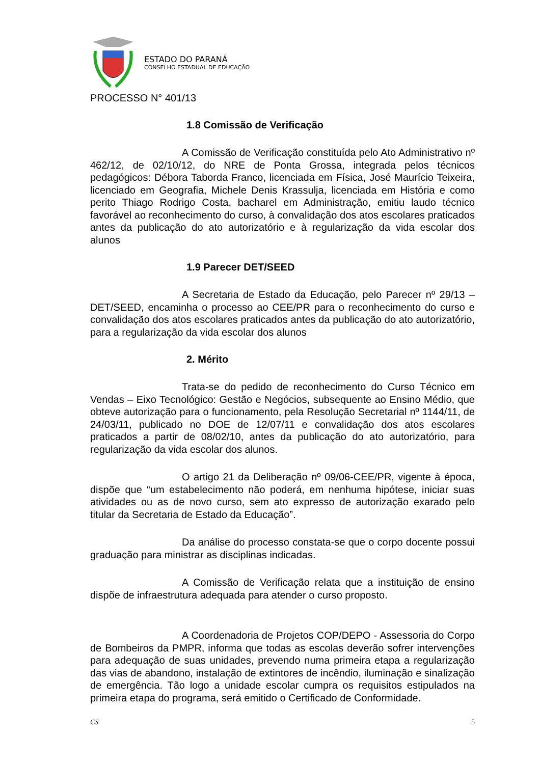ESTADO DO PARANÁ
CONSELHO ESTADUAL DE EDUCAÇÃO
PROCESSO N° 401/13
1.8 Comissão de Verificação
A Comissão de Verificação constituída pelo Ato Administrativo nº 462/12, de 02/10/12, do NRE de Ponta Grossa, integrada pelos técnicos pedagógicos: Débora Taborda Franco, licenciada em Física, José Maurício Teixeira, licenciado em Geografia, Michele Denis Krassulja, licenciada em História e como perito Thiago Rodrigo Costa, bacharel em Administração, emitiu laudo técnico favorável ao reconhecimento do curso, à convalidação dos atos escolares praticados antes da publicação do ato autorizatório e à regularização da vida escolar dos alunos
1.9 Parecer DET/SEED
A Secretaria de Estado da Educação, pelo Parecer nº 29/13 – DET/SEED, encaminha o processo ao CEE/PR para o reconhecimento do curso e convalidação dos atos escolares praticados antes da publicação do ato autorizatório, para a regularização da vida escolar dos alunos
2. Mérito
Trata-se do pedido de reconhecimento do Curso Técnico em Vendas – Eixo Tecnológico: Gestão e Negócios, subsequente ao Ensino Médio, que obteve autorização para o funcionamento, pela Resolução Secretarial nº 1144/11, de 24/03/11, publicado no DOE de 12/07/11 e convalidação dos atos escolares praticados a partir de 08/02/10, antes da publicação do ato autorizatório, para regularização da vida escolar dos alunos.
O artigo 21 da Deliberação nº 09/06-CEE/PR, vigente à época, dispõe que “um estabelecimento não poderá, em nenhuma hipótese, iniciar suas atividades ou as de novo curso, sem ato expresso de autorização exarado pelo titular da Secretaria de Estado da Educação”.
Da análise do processo constata-se que o corpo docente possui graduação para ministrar as disciplinas indicadas.
A Comissão de Verificação relata que a instituição de ensino dispõe de infraestrutura adequada para atender o curso proposto.
A Coordenadoria de Projetos COP/DEPO - Assessoria do Corpo de Bombeiros da PMPR, informa que todas as escolas deverão sofrer intervenções para adequação de suas unidades, prevendo numa primeira etapa a regularização das vias de abandono, instalação de extintores de incêndio, iluminação e sinalização de emergência. Tão logo a unidade escolar cumpra os requisitos estipulados na primeira etapa do programa, será emitido o Certificado de Conformidade.
CS 5